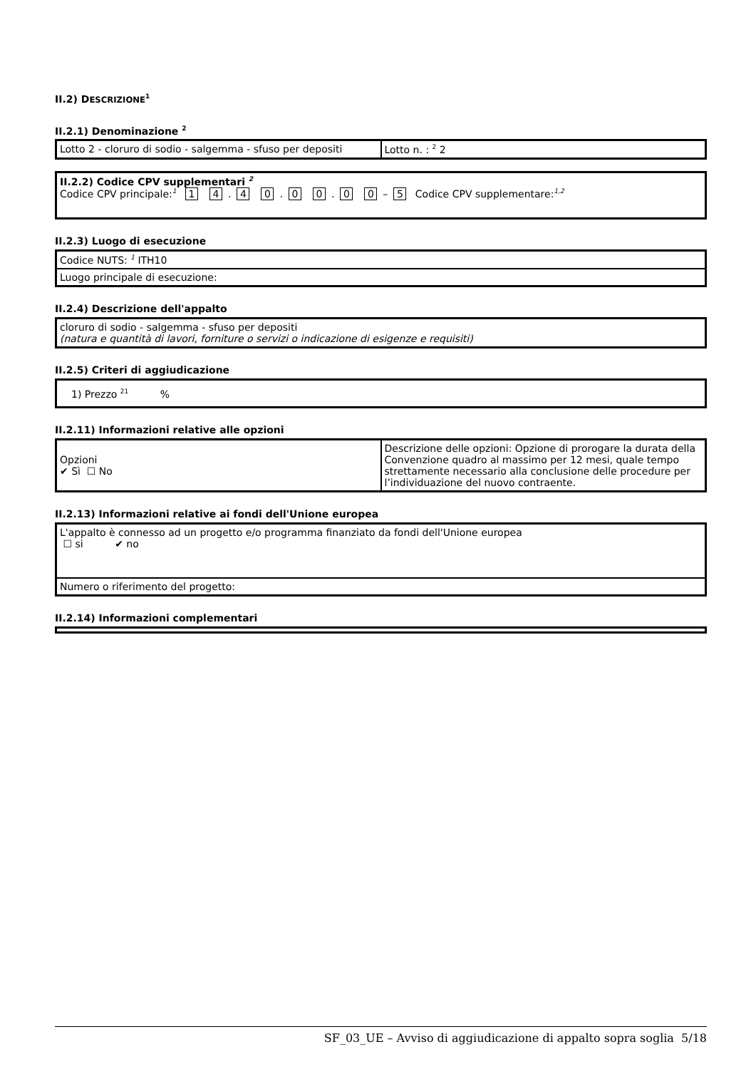II.2) DESCRIZIONE<sup>1</sup>
II.2.1) Denominazione <sup>2</sup>
| Lotto 2 - cloruro di sodio - salgemma - sfuso per depositi | Lotto n. : <sup>2</sup> 2 |
| II.2.2) Codice CPV supplementari <sup>2</sup> Codice CPV principale:<sup>1</sup> 1 4 . 4 0 . 0 0 . 0 0 – 5 Codice CPV supplementare:<sup>1,2</sup> |
II.2.3) Luogo di esecuzione
| Codice NUTS: <sup>1</sup> ITH10 |
| Luogo principale di esecuzione: |
II.2.4) Descrizione dell'appalto
| cloruro di sodio - salgemma - sfuso per depositi (natura e quantità di lavori, forniture o servizi o indicazione di esigenze e requisiti) |
II.2.5) Criteri di aggiudicazione
| 1) Prezzo <sup>21</sup> % |
II.2.11) Informazioni relative alle opzioni
| Opzioni ✔ Sì ☐ No | Descrizione delle opzioni: Opzione di prorogare la durata della Convenzione quadro al massimo per 12 mesi, quale tempo strettamente necessario alla conclusione delle procedure per l’individuazione del nuovo contraente. |
II.2.13) Informazioni relative ai fondi dell'Unione europea
| L'appalto è connesso ad un progetto e/o programma finanziato da fondi dell'Unione europea ☐ si ✔ no |
| Numero o riferimento del progetto: |
II.2.14) Informazioni complementari
SF_03_UE – Avviso di aggiudicazione di appalto sopra soglia 5/18